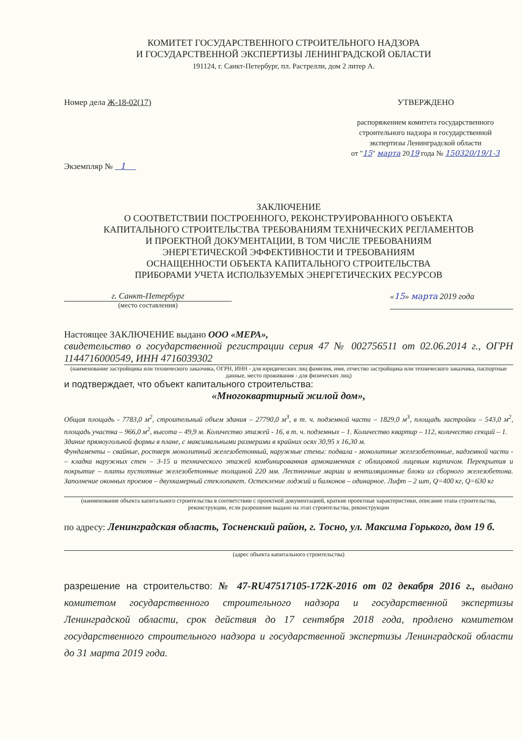КОМИТЕТ ГОСУДАРСТВЕННОГО СТРОИТЕЛЬНОГО НАДЗОРА
И ГОСУДАРСТВЕННОЙ ЭКСПЕРТИЗЫ ЛЕНИНГРАДСКОЙ ОБЛАСТИ
191124, г. Санкт-Петербург, пл. Растрелли, дом 2 литер А.
Номер дела Ж-18-02(17) УТВЕРЖДЕНО
распоряжением комитета государственного
строительного надзора и государственной
экспертизы Ленинградской области
от "15" марта 2019 года № 150320/19/1-3
Экземпляр № 1
ЗАКЛЮЧЕНИЕ
О СООТВЕТСТВИИ ПОСТРОЕННОГО, РЕКОНСТРУИРОВАННОГО ОБЪЕКТА
КАПИТАЛЬНОГО СТРОИТЕЛЬСТВА ТРЕБОВАНИЯМ ТЕХНИЧЕСКИХ РЕГЛАМЕНТОВ
И ПРОЕКТНОЙ ДОКУМЕНТАЦИИ, В ТОМ ЧИСЛЕ ТРЕБОВАНИЯМ
ЭНЕРГЕТИЧЕСКОЙ ЭФФЕКТИВНОСТИ И ТРЕБОВАНИЯМ
ОСНАЩЕННОСТИ ОБЪЕКТА КАПИТАЛЬНОГО СТРОИТЕЛЬСТВА
ПРИБОРАМИ УЧЕТА ИСПОЛЬЗУЕМЫХ ЭНЕРГЕТИЧЕСКИХ РЕСУРСОВ
г. Санкт-Петербург
(место составления)
«15» марта 2019 года
Настоящее ЗАКЛЮЧЕНИЕ выдано ООО «МЕРА»,
свидетельство о государственной регистрации серия 47 № 002756511 от 02.06.2014 г., ОГРН 1144716000549, ИНН 4716039302
(наименование застройщика или технического заказчика, ОГРН, ИНН - для юридических лиц фамилия, имя, отчество застройщика или технического заказчика, паспортные данные, место проживания - для физических лиц)
и подтверждает, что объект капитального строительства:
«Многоквартирный жилой дом»,
Общая площадь - 7783,0 м<sup>2</sup>, строительный объем здания – 27790,0 м<sup>3</sup>, в т. ч. подземной части – 1829,0 м<sup>3</sup>, площадь застройки – 543,0 м<sup>2</sup>, площадь участка – 966,0 м<sup>2</sup>, высота – 49,9 м. Количество этажей - 16, в т. ч. подземных – 1. Количество квартир – 112, количество секций – 1.
Здание прямоугольной формы в плане, с максимальными размерами в крайних осях 30,95 х 16,30 м.
Фундаменты – свайные, ростверк монолитный железобетонный, наружные стены: подвала - монолитные железобетонные, надземной части - – кладка наружных стен – 3-15 и технического этажей комбинированная армокаменная с облицовкой лицевым кирпичом. Перекрытия и покрытие – плиты пустотные железобетонные толщиной 220 мм. Лестничные марши и вентиляционные блоки из сборного железобетона. Заполнение оконных проемов – двухкамерный стеклопакет. Остекление лоджий и балконов – одинарное. Лифт – 2 шт, Q=400 кг, Q=630 кг
(наименование объекта капитального строительства в соответствии с проектной документацией, краткие проектные характеристики, описание этапа строительства, реконструкции, если разрешение выдано на этап строительства, реконструкции
по адресу: Ленинградская область, Тосненский район, г. Тосно, ул. Максима Горького, дом 19 б.
(адрес объекта капитального строительства)
разрешение на строительство: № 47-RU47517105-172К-2016 от 02 декабря 2016 г., выдано комитетом государственного строительного надзора и государственной экспертизы Ленинградской области, срок действия до 17 сентября 2018 года, продлено комитетом государственного строительного надзора и государственной экспертизы Ленинградской области до 31 марта 2019 года.